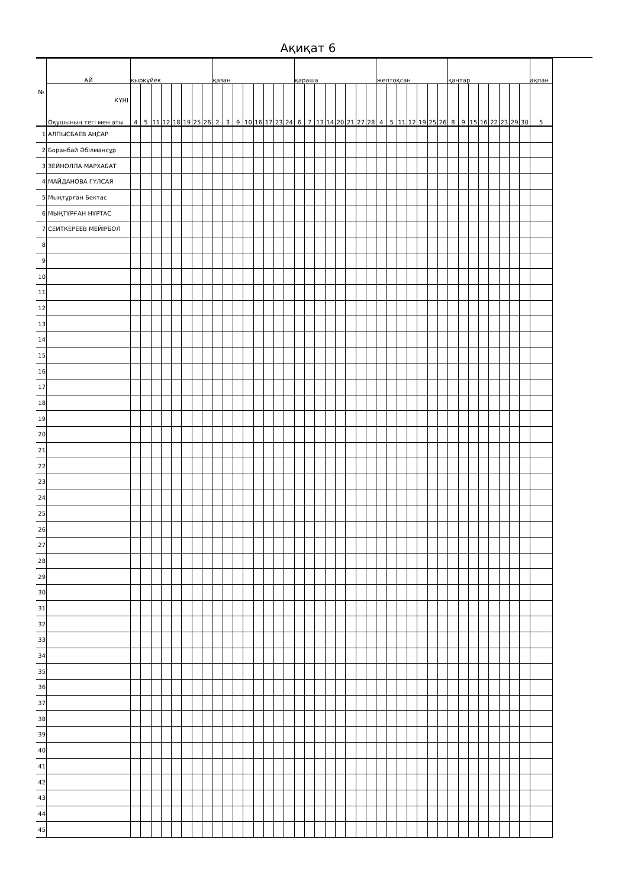Ақиқат 6
| № | АЙ | қыркүйек | | | | | | | | қазан | | | | | | | | қараша | | | | | | | | желтоқсан | | | | | | | қаңтар | | | | | | | | ақпан |
| --- | --- | --- | --- | --- | --- | --- | --- | --- | --- | --- | --- | --- | --- | --- | --- | --- | --- | --- | --- | --- | --- | --- | --- | --- | --- | --- | --- | --- | --- | --- | --- | --- | --- | --- | --- | --- | --- | --- | --- | --- | --- |
| | КҮНІ Оқушының тегі мен аты | 4 | 5 | 11 | 12 | 18 | 19 | 25 | 26 | 2 | 3 | 9 | 10 | 16 | 17 | 23 | 24 | 6 | 7 | 13 | 14 | 20 | 21 | 27 | 28 | 4 | 5 | 11 | 12 | 19 | 25 | 26 | 8 | 9 | 15 | 16 | 22 | 23 | 29 | 30 | 5 |
| 1 | АЛПЫСБАЕВ АҢСАР | | | | | | | | | | | | | | | | | | | | | | | | | | | | | | | | | | | | | | | | |
| 2 | Боранбай Әбілмансұр | | | | | | | | | | | | | | | | | | | | | | | | | | | | | | | | | | | | | | | | |
| 3 | ЗЕЙНОЛЛА МАРХАБАТ | | | | | | | | | | | | | | | | | | | | | | | | | | | | | | | | | | | | | | | | |
| 4 | МАЙДАНОВА ГҮЛСАЯ | | | | | | | | | | | | | | | | | | | | | | | | | | | | | | | | | | | | | | | | |
| 5 | Мыңтұрған Бектас | | | | | | | | | | | | | | | | | | | | | | | | | | | | | | | | | | | | | | | | |
| 6 | МЫҢТҰРҒАН НҰРТАС | | | | | | | | | | | | | | | | | | | | | | | | | | | | | | | | | | | | | | | | |
| 7 | СЕИТКЕРЕЕВ МЕЙІРБОЛ | | | | | | | | | | | | | | | | | | | | | | | | | | | | | | | | | | | | | | | | |
| 8 | | | | | | | | | | | | | | | | | | | | | | | | | | | | | | | | | | | | | | | | | |
| 9 | | | | | | | | | | | | | | | | | | | | | | | | | | | | | | | | | | | | | | | | | |
| 10 | | | | | | | | | | | | | | | | | | | | | | | | | | | | | | | | | | | | | | | | | |
| 11 | | | | | | | | | | | | | | | | | | | | | | | | | | | | | | | | | | | | | | | | | |
| 12 | | | | | | | | | | | | | | | | | | | | | | | | | | | | | | | | | | | | | | | | | |
| 13 | | | | | | | | | | | | | | | | | | | | | | | | | | | | | | | | | | | | | | | | | |
| 14 | | | | | | | | | | | | | | | | | | | | | | | | | | | | | | | | | | | | | | | | | |
| 15 | | | | | | | | | | | | | | | | | | | | | | | | | | | | | | | | | | | | | | | | | |
| 16 | | | | | | | | | | | | | | | | | | | | | | | | | | | | | | | | | | | | | | | | | |
| 17 | | | | | | | | | | | | | | | | | | | | | | | | | | | | | | | | | | | | | | | | | |
| 18 | | | | | | | | | | | | | | | | | | | | | | | | | | | | | | | | | | | | | | | | | |
| 19 | | | | | | | | | | | | | | | | | | | | | | | | | | | | | | | | | | | | | | | | | |
| 20 | | | | | | | | | | | | | | | | | | | | | | | | | | | | | | | | | | | | | | | | | |
| 21 | | | | | | | | | | | | | | | | | | | | | | | | | | | | | | | | | | | | | | | | | |
| 22 | | | | | | | | | | | | | | | | | | | | | | | | | | | | | | | | | | | | | | | | | |
| 23 | | | | | | | | | | | | | | | | | | | | | | | | | | | | | | | | | | | | | | | | | |
| 24 | | | | | | | | | | | | | | | | | | | | | | | | | | | | | | | | | | | | | | | | | |
| 25 | | | | | | | | | | | | | | | | | | | | | | | | | | | | | | | | | | | | | | | | | |
| 26 | | | | | | | | | | | | | | | | | | | | | | | | | | | | | | | | | | | | | | | | | |
| 27 | | | | | | | | | | | | | | | | | | | | | | | | | | | | | | | | | | | | | | | | | |
| 28 | | | | | | | | | | | | | | | | | | | | | | | | | | | | | | | | | | | | | | | | | |
| 29 | | | | | | | | | | | | | | | | | | | | | | | | | | | | | | | | | | | | | | | | | |
| 30 | | | | | | | | | | | | | | | | | | | | | | | | | | | | | | | | | | | | | | | | | |
| 31 | | | | | | | | | | | | | | | | | | | | | | | | | | | | | | | | | | | | | | | | | |
| 32 | | | | | | | | | | | | | | | | | | | | | | | | | | | | | | | | | | | | | | | | | |
| 33 | | | | | | | | | | | | | | | | | | | | | | | | | | | | | | | | | | | | | | | | | |
| 34 | | | | | | | | | | | | | | | | | | | | | | | | | | | | | | | | | | | | | | | | | |
| 35 | | | | | | | | | | | | | | | | | | | | | | | | | | | | | | | | | | | | | | | | | |
| 36 | | | | | | | | | | | | | | | | | | | | | | | | | | | | | | | | | | | | | | | | | |
| 37 | | | | | | | | | | | | | | | | | | | | | | | | | | | | | | | | | | | | | | | | | |
| 38 | | | | | | | | | | | | | | | | | | | | | | | | | | | | | | | | | | | | | | | | | |
| 39 | | | | | | | | | | | | | | | | | | | | | | | | | | | | | | | | | | | | | | | | | |
| 40 | | | | | | | | | | | | | | | | | | | | | | | | | | | | | | | | | | | | | | | | | |
| 41 | | | | | | | | | | | | | | | | | | | | | | | | | | | | | | | | | | | | | | | | | |
| 42 | | | | | | | | | | | | | | | | | | | | | | | | | | | | | | | | | | | | | | | | | |
| 43 | | | | | | | | | | | | | | | | | | | | | | | | | | | | | | | | | | | | | | | | | |
| 44 | | | | | | | | | | | | | | | | | | | | | | | | | | | | | | | | | | | | | | | | | |
| 45 | | | | | | | | | | | | | | | | | | | | | | | | | | | | | | | | | | | | | | | | | |